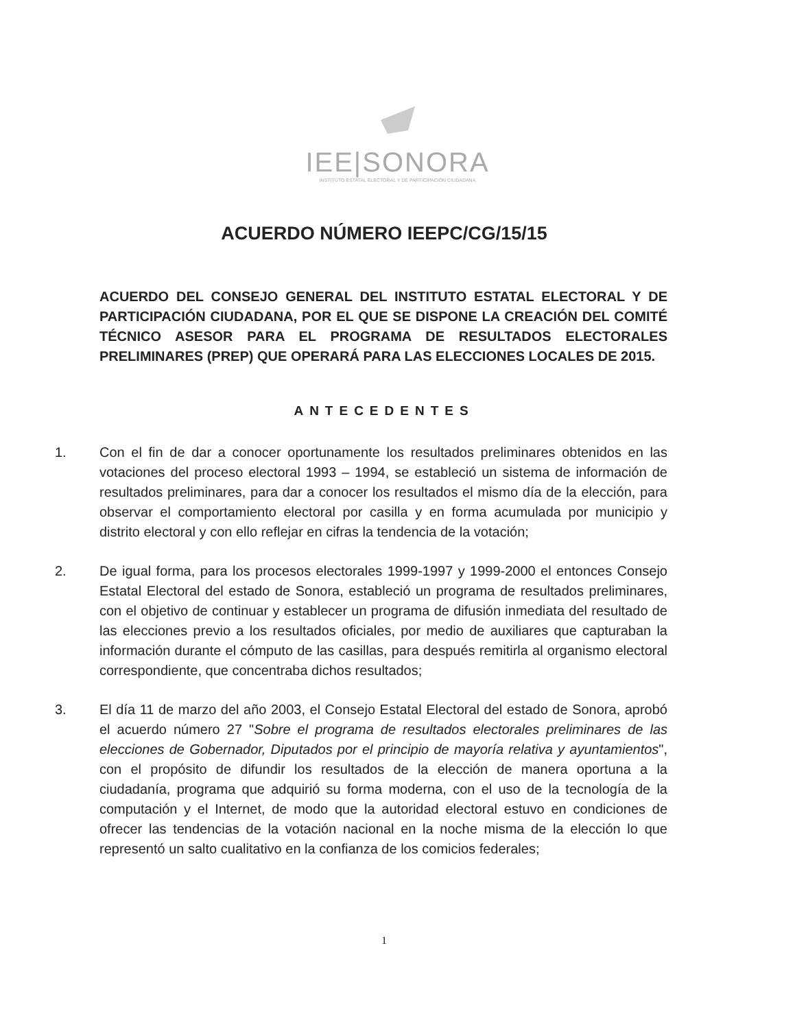IEE|SONORA
INSTITUTO ESTATAL ELECTORAL Y DE PARTICIPACIÓN CIUDADANA
ACUERDO NÚMERO IEEPC/CG/15/15
ACUERDO DEL CONSEJO GENERAL DEL INSTITUTO ESTATAL ELECTORAL Y DE PARTICIPACIÓN CIUDADANA, POR EL QUE SE DISPONE LA CREACIÓN DEL COMITÉ TÉCNICO ASESOR PARA EL PROGRAMA DE RESULTADOS ELECTORALES PRELIMINARES (PREP) QUE OPERARÁ PARA LAS ELECCIONES LOCALES DE 2015.
ANTECEDENTES
1. Con el fin de dar a conocer oportunamente los resultados preliminares obtenidos en las votaciones del proceso electoral 1993 – 1994, se estableció un sistema de información de resultados preliminares, para dar a conocer los resultados el mismo día de la elección, para observar el comportamiento electoral por casilla y en forma acumulada por municipio y distrito electoral y con ello reflejar en cifras la tendencia de la votación;
2. De igual forma, para los procesos electorales 1999-1997 y 1999-2000 el entonces Consejo Estatal Electoral del estado de Sonora, estableció un programa de resultados preliminares, con el objetivo de continuar y establecer un programa de difusión inmediata del resultado de las elecciones previo a los resultados oficiales, por medio de auxiliares que capturaban la información durante el cómputo de las casillas, para después remitirla al organismo electoral correspondiente, que concentraba dichos resultados;
3. El día 11 de marzo del año 2003, el Consejo Estatal Electoral del estado de Sonora, aprobó el acuerdo número 27 "Sobre el programa de resultados electorales preliminares de las elecciones de Gobernador, Diputados por el principio de mayoría relativa y ayuntamientos", con el propósito de difundir los resultados de la elección de manera oportuna a la ciudadanía, programa que adquirió su forma moderna, con el uso de la tecnología de la computación y el Internet, de modo que la autoridad electoral estuvo en condiciones de ofrecer las tendencias de la votación nacional en la noche misma de la elección lo que representó un salto cualitativo en la confianza de los comicios federales;
1